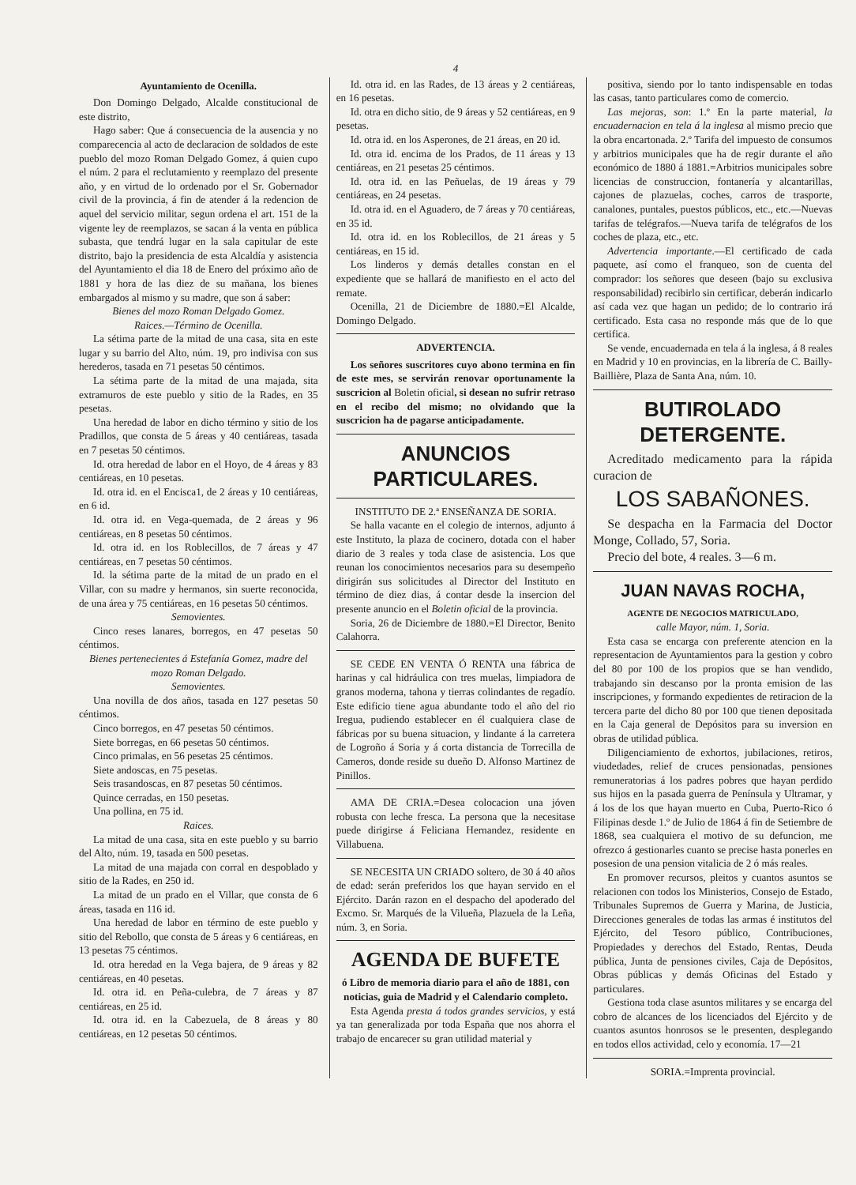4
Ayuntamiento de Ocenilla.
Don Domingo Delgado, Alcalde constitucional de este distrito,
Hago saber: Que á consecuencia de la ausencia y no comparecencia al acto de declaracion de soldados de este pueblo del mozo Roman Delgado Gomez, á quien cupo el núm. 2 para el reclutamiento y reemplazo del presente año, y en virtud de lo ordenado por el Sr. Gobernador civil de la provincia, á fin de atender á la redencion de aquel del servicio militar, segun ordena el art. 151 de la vigente ley de reemplazos, se sacan á la venta en pública subasta, que tendrá lugar en la sala capitular de este distrito, bajo la presidencia de esta Alcaldía y asistencia del Ayuntamiento el dia 18 de Enero del próximo año de 1881 y hora de las diez de su mañana, los bienes embargados al mismo y su madre, que son á saber:
Bienes del mozo Roman Delgado Gomez.
Raices.—Término de Ocenilla.
La sétima parte de la mitad de una casa, sita en este lugar y su barrio del Alto, núm. 19, pro indivisa con sus herederos, tasada en 71 pesetas 50 céntimos.
La sétima parte de la mitad de una majada, sita extramuros de este pueblo y sitio de la Rades, en 35 pesetas.
Una heredad de labor en dicho término y sitio de los Pradillos, que consta de 5 áreas y 40 centiáreas, tasada en 7 pesetas 50 céntimos.
Id. otra heredad de labor en el Hoyo, de 4 áreas y 83 centiáreas, en 10 pesetas.
Id. otra id. en el Encisca1, de 2 áreas y 10 centiáreas, en 6 id.
Id. otra id. en Vega-quemada, de 2 áreas y 96 centiáreas, en 8 pesetas 50 céntimos.
Id. otra id. en los Roblecillos, de 7 áreas y 47 centiáreas, en 7 pesetas 50 céntimos.
Id. la sétima parte de la mitad de un prado en el Villar, con su madre y hermanos, sin suerte reconocida, de una área y 75 centiáreas, en 16 pesetas 50 céntimos.
Semovientes.
Cinco reses lanares, borregos, en 47 pesetas 50 céntimos.
Bienes pertenecientes á Estefanía Gomez, madre del mozo Roman Delgado.
Semovientes.
Una novilla de dos años, tasada en 127 pesetas 50 céntimos.
Cinco borregos, en 47 pesetas 50 céntimos.
Siete borregas, en 66 pesetas 50 céntimos.
Cinco primalas, en 56 pesetas 25 céntimos.
Siete andoscas, en 75 pesetas.
Seis trasandoscas, en 87 pesetas 50 céntimos.
Quince cerradas, en 150 pesetas.
Una pollina, en 75 id.
Raices.
La mitad de una casa, sita en este pueblo y su barrio del Alto, núm. 19, tasada en 500 pesetas.
La mitad de una majada con corral en despoblado y sitio de la Rades, en 250 id.
La mitad de un prado en el Villar, que consta de 6 áreas, tasada en 116 id.
Una heredad de labor en término de este pueblo y sitio del Rebollo, que consta de 5 áreas y 6 centiáreas, en 13 pesetas 75 céntimos.
Id. otra heredad en la Vega bajera, de 9 áreas y 82 centiáreas, en 40 pesetas.
Id. otra id. en Peña-culebra, de 7 áreas y 87 centiáreas, en 25 id.
Id. otra id. en la Cabezuela, de 8 áreas y 80 centiáreas, en 12 pesetas 50 céntimos.
Id. otra id. en las Rades, de 13 áreas y 2 centiáreas, en 16 pesetas.
Id. otra en dicho sitio, de 9 áreas y 52 centiáreas, en 9 pesetas.
Id. otra id. en los Asperones, de 21 áreas, en 20 id.
Id. otra id. encima de los Prados, de 11 áreas y 13 centiáreas, en 21 pesetas 25 céntimos.
Id. otra id. en las Peñuelas, de 19 áreas y 79 centiáreas, en 24 pesetas.
Id. otra id. en el Aguadero, de 7 áreas y 70 centiáreas, en 35 id.
Id. otra id. en los Roblecillos, de 21 áreas y 5 centiáreas, en 15 id.
Los linderos y demás detalles constan en el expediente que se hallará de manifiesto en el acto del remate.
Ocenilla, 21 de Diciembre de 1880.=El Alcalde, Domingo Delgado.
ADVERTENCIA.
Los señores suscritores cuyo abono termina en fin de este mes, se servirán renovar oportunamente la suscricion al Boletin oficial, si desean no sufrir retraso en el recibo del mismo; no olvidando que la suscricion ha de pagarse anticipadamente.
ANUNCIOS PARTICULARES.
INSTITUTO DE 2.ª ENSEÑANZA DE SORIA.
Se halla vacante en el colegio de internos, adjunto á este Instituto, la plaza de cocinero, dotada con el haber diario de 3 reales y toda clase de asistencia. Los que reunan los conocimientos necesarios para su desempeño dirigirán sus solicitudes al Director del Instituto en término de diez dias, á contar desde la insercion del presente anuncio en el Boletin oficial de la provincia.
Soria, 26 de Diciembre de 1880.=El Director, Benito Calahorra.
SE CEDE EN VENTA Ó RENTA una fábrica de harinas y cal hidráulica con tres muelas, limpiadora de granos moderna, tahona y tierras colindantes de regadío. Este edificio tiene agua abundante todo el año del rio Iregua, pudiendo establecer en él cualquiera clase de fábricas por su buena situacion, y lindante á la carretera de Logroño á Soria y á corta distancia de Torrecilla de Cameros, donde reside su dueño D. Alfonso Martinez de Pinillos.
AMA DE CRIA.=Desea colocacion una jóven robusta con leche fresca. La persona que la necesitase puede dirigirse á Feliciana Hernandez, residente en Villabuena.
SE NECESITA UN CRIADO soltero, de 30 á 40 años de edad: serán preferidos los que hayan servido en el Ejército. Darán razon en el despacho del apoderado del Excmo. Sr. Marqués de la Vilueña, Plazuela de la Leña, núm. 3, en Soria.
AGENDA DE BUFETE
ó Libro de memoria diario para el año de 1881, con noticias, guia de Madrid y el Calendario completo.
Esta Agenda presta á todos grandes servicios, y está ya tan generalizada por toda España que nos ahorra el trabajo de encarecer su gran utilidad material y
positiva, siendo por lo tanto indispensable en todas las casas, tanto particulares como de comercio.
Las mejoras, son: 1.º En la parte material, la encuadernacion en tela á la inglesa al mismo precio que la obra encartonada. 2.º Tarifa del impuesto de consumos y arbitrios municipales que ha de regir durante el año económico de 1880 á 1881.=Arbitrios municipales sobre licencias de construccion, fontanería y alcantarillas, cajones de plazuelas, coches, carros de trasporte, canalones, puntales, puestos públicos, etc., etc.—Nuevas tarifas de telégrafos.—Nueva tarifa de telégrafos de los coches de plaza, etc., etc.
Advertencia importante.—El certificado de cada paquete, así como el franqueo, son de cuenta del comprador: los señores que deseen (bajo su exclusiva responsabilidad) recibirlo sin certificar, deberán indicarlo así cada vez que hagan un pedido; de lo contrario irá certificado. Esta casa no responde más que de lo que certifica.
Se vende, encuadernada en tela á la inglesa, á 8 reales en Madrid y 10 en provincias, en la librería de C. Bailly-Baillière, Plaza de Santa Ana, núm. 10.
BUTIROLADO DETERGENTE.
Acreditado medicamento para la rápida curacion de
LOS SABAÑONES.
Se despacha en la Farmacia del Doctor Monge, Collado, 57, Soria.
Precio del bote, 4 reales. 3—6 m.
JUAN NAVAS ROCHA,
AGENTE DE NEGOCIOS MATRICULADO,
calle Mayor, núm. 1, Soria.
Esta casa se encarga con preferente atencion en la representacion de Ayuntamientos para la gestion y cobro del 80 por 100 de los propios que se han vendido, trabajando sin descanso por la pronta emision de las inscripciones, y formando expedientes de retiracion de la tercera parte del dicho 80 por 100 que tienen depositada en la Caja general de Depósitos para su inversion en obras de utilidad pública.
Diligenciamiento de exhortos, jubilaciones, retiros, viudedades, relief de cruces pensionadas, pensiones remuneratorias á los padres pobres que hayan perdido sus hijos en la pasada guerra de Península y Ultramar, y á los de los que hayan muerto en Cuba, Puerto-Rico ó Filipinas desde 1.º de Julio de 1864 á fin de Setiembre de 1868, sea cualquiera el motivo de su defuncion, me ofrezco á gestionarles cuanto se precise hasta ponerles en posesion de una pension vitalicia de 2 ó más reales.
En promover recursos, pleitos y cuantos asuntos se relacionen con todos los Ministerios, Consejo de Estado, Tribunales Supremos de Guerra y Marina, de Justicia, Direcciones generales de todas las armas é institutos del Ejército, del Tesoro público, Contribuciones, Propiedades y derechos del Estado, Rentas, Deuda pública, Junta de pensiones civiles, Caja de Depósitos, Obras públicas y demás Oficinas del Estado y particulares.
Gestiona toda clase asuntos militares y se encarga del cobro de alcances de los licenciados del Ejército y de cuantos asuntos honrosos se le presenten, desplegando en todos ellos actividad, celo y economía. 17—21
SORIA.=Imprenta provincial.